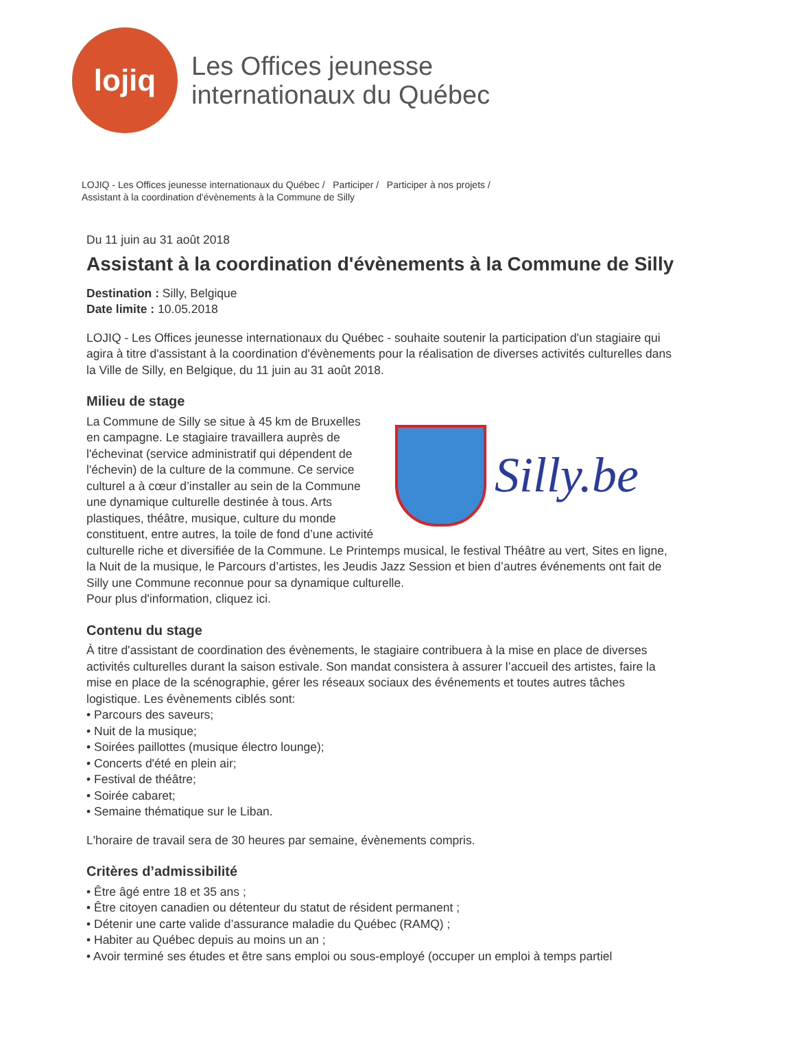lojiq
Les Offices jeunesse
internationaux du Québec
LOJIQ - Les Offices jeunesse internationaux du Québec / Participer / Participer à nos projets /
Assistant à la coordination d'évènements à la Commune de Silly
Du 11 juin au 31 août 2018
Assistant à la coordination d'évènements à la Commune de Silly
Destination : Silly, Belgique
Date limite : 10.05.2018
LOJIQ - Les Offices jeunesse internationaux du Québec - souhaite soutenir la participation d'un stagiaire qui agira à titre d'assistant à la coordination d'évènements pour la réalisation de diverses activités culturelles dans la Ville de Silly, en Belgique, du 11 juin au 31 août 2018.
Milieu de stage
Silly.be
La Commune de Silly se situe à 45 km de Bruxelles en campagne. Le stagiaire travaillera auprès de l'échevinat (service administratif qui dépendent de l'échevin) de la culture de la commune. Ce service culturel a à cœur d’installer au sein de la Commune une dynamique culturelle destinée à tous. Arts plastiques, théâtre, musique, culture du monde constituent, entre autres, la toile de fond d’une activité culturelle riche et diversifiée de la Commune. Le Printemps musical, le festival Théâtre au vert, Sites en ligne, la Nuit de la musique, le Parcours d’artistes, les Jeudis Jazz Session et bien d’autres événements ont fait de Silly une Commune reconnue pour sa dynamique culturelle.
Pour plus d'information, cliquez ici.
Contenu du stage
À titre d'assistant de coordination des évènements, le stagiaire contribuera à la mise en place de diverses activités culturelles durant la saison estivale. Son mandat consistera à assurer l’accueil des artistes, faire la mise en place de la scénographie, gérer les réseaux sociaux des événements et toutes autres tâches logistique. Les évènements ciblés sont:
• Parcours des saveurs;
• Nuit de la musique;
• Soirées paillottes (musique électro lounge);
• Concerts d'été en plein air;
• Festival de théâtre;
• Soirée cabaret;
• Semaine thématique sur le Liban.
L'horaire de travail sera de 30 heures par semaine, évènements compris.
Critères d’admissibilité
• Être âgé entre 18 et 35 ans ;
• Être citoyen canadien ou détenteur du statut de résident permanent ;
• Détenir une carte valide d’assurance maladie du Québec (RAMQ) ;
• Habiter au Québec depuis au moins un an ;
• Avoir terminé ses études et être sans emploi ou sous-employé (occuper un emploi à temps partiel